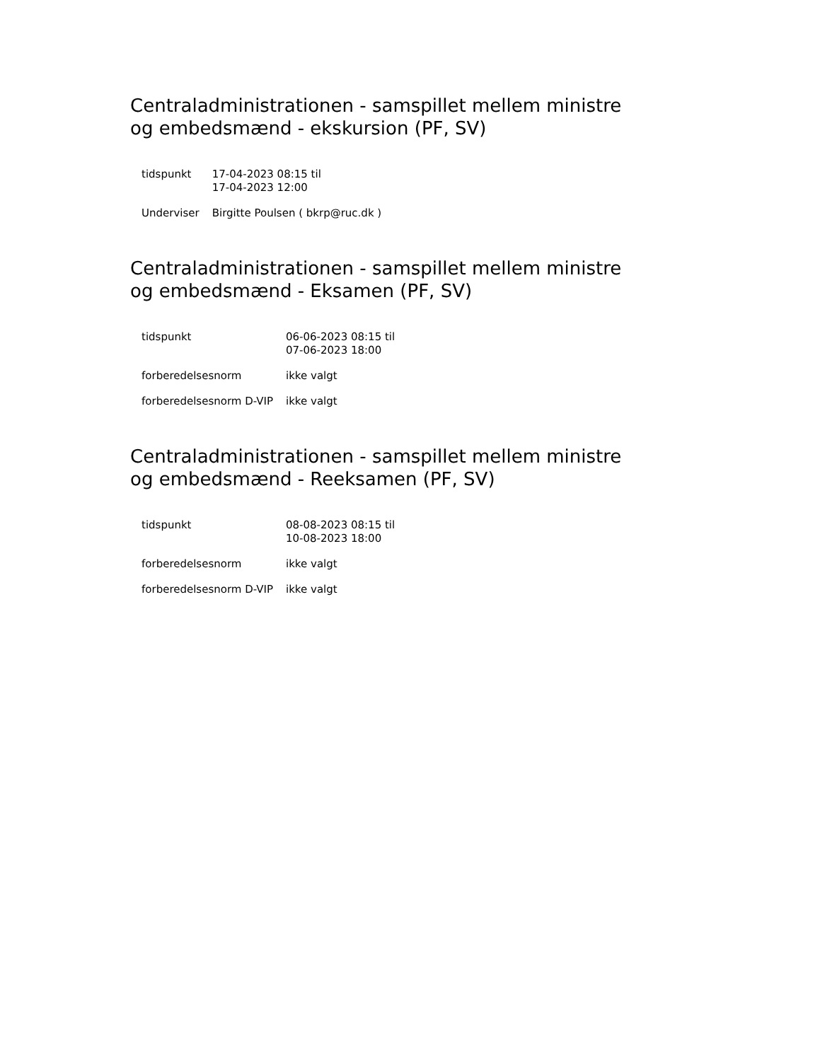Centraladministrationen - samspillet mellem ministre og embedsmænd - ekskursion (PF, SV)
| tidspunkt | 17-04-2023 08:15 til 17-04-2023 12:00 |
| Underviser | Birgitte Poulsen ( bkrp@ruc.dk ) |
Centraladministrationen - samspillet mellem ministre og embedsmænd - Eksamen (PF, SV)
| tidspunkt | 06-06-2023 08:15 til 07-06-2023 18:00 |
| forberedelsesnorm | ikke valgt |
| forberedelsesnorm D-VIP | ikke valgt |
Centraladministrationen - samspillet mellem ministre og embedsmænd - Reeksamen (PF, SV)
| tidspunkt | 08-08-2023 08:15 til 10-08-2023 18:00 |
| forberedelsesnorm | ikke valgt |
| forberedelsesnorm D-VIP | ikke valgt |